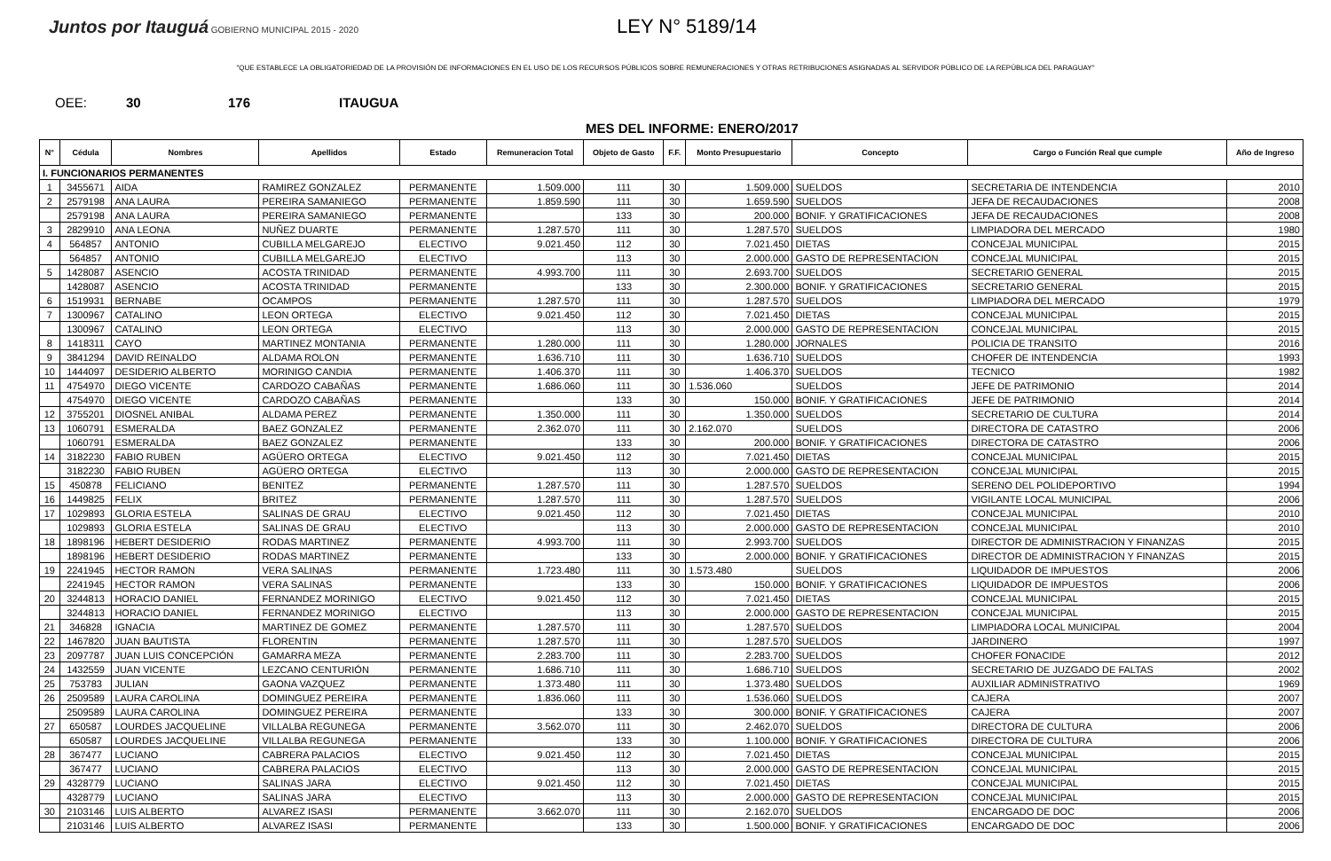Juntos por Itauguá GOBIERNO MUNICIPAL 2015 - 2020
LEY N° 5189/14
"QUE ESTABLECE LA OBLIGATORIEDAD DE LA PROVISIÓN DE INFORMACIONES EN EL USO DE LOS RECURSOS PÚBLICOS SOBRE REMUNERACIONES Y OTRAS RETRIBUCIONES ASIGNADAS AL SERVIDOR PÚBLICO DE LA REPÚBLICA DEL PARAGUAY"
OEE: 30 176 ITAUGUA
MES DEL INFORME: ENERO/2017
| N° | Cédula | Nombres | Apellidos | Estado | Remuneracion Total | Objeto de Gasto | F.F. | Monto Presupuestario | Concepto | Cargo o Función Real que cumple | Año de Ingreso |
| --- | --- | --- | --- | --- | --- | --- | --- | --- | --- | --- | --- |
| I. FUNCIONARIOS PERMANENTES | | | | | | | | | | | |
| 1 | 3455671 | AIDA | RAMIREZ GONZALEZ | PERMANENTE | 1.509.000 | 111 | 30 | 1.509.000 | SUELDOS | SECRETARIA DE INTENDENCIA | 2010 |
| 2 | 2579198 | ANA LAURA | PEREIRA SAMANIEGO | PERMANENTE | 1.859.590 | 111 | 30 | 1.659.590 | SUELDOS | JEFA DE RECAUDACIONES | 2008 |
| | 2579198 | ANA LAURA | PEREIRA SAMANIEGO | PERMANENTE | | 133 | 30 | 200.000 | BONIF. Y GRATIFICACIONES | JEFA DE RECAUDACIONES | 2008 |
| 3 | 2829910 | ANA LEONA | NUÑEZ DUARTE | PERMANENTE | 1.287.570 | 111 | 30 | 1.287.570 | SUELDOS | LIMPIADORA DEL MERCADO | 1980 |
| 4 | 564857 | ANTONIO | CUBILLA MELGAREJO | ELECTIVO | 9.021.450 | 112 | 30 | 7.021.450 | DIETAS | CONCEJAL MUNICIPAL | 2015 |
| | 564857 | ANTONIO | CUBILLA MELGAREJO | ELECTIVO | | 113 | 30 | 2.000.000 | GASTO DE REPRESENTACION | CONCEJAL MUNICIPAL | 2015 |
| 5 | 1428087 | ASENCIO | ACOSTA TRINIDAD | PERMANENTE | 4.993.700 | 111 | 30 | 2.693.700 | SUELDOS | SECRETARIO GENERAL | 2015 |
| | 1428087 | ASENCIO | ACOSTA TRINIDAD | PERMANENTE | | 133 | 30 | 2.300.000 | BONIF. Y GRATIFICACIONES | SECRETARIO GENERAL | 2015 |
| 6 | 1519931 | BERNABE | OCAMPOS | PERMANENTE | 1.287.570 | 111 | 30 | 1.287.570 | SUELDOS | LIMPIADORA DEL MERCADO | 1979 |
| 7 | 1300967 | CATALINO | LEON ORTEGA | ELECTIVO | 9.021.450 | 112 | 30 | 7.021.450 | DIETAS | CONCEJAL MUNICIPAL | 2015 |
| | 1300967 | CATALINO | LEON ORTEGA | ELECTIVO | | 113 | 30 | 2.000.000 | GASTO DE REPRESENTACION | CONCEJAL MUNICIPAL | 2015 |
| 8 | 1418311 | CAYO | MARTINEZ MONTANIA | PERMANENTE | 1.280.000 | 111 | 30 | 1.280.000 | JORNALES | POLICIA DE TRANSITO | 2016 |
| 9 | 3841294 | DAVID REINALDO | ALDAMA ROLON | PERMANENTE | 1.636.710 | 111 | 30 | 1.636.710 | SUELDOS | CHOFER DE INTENDENCIA | 1993 |
| 10 | 1444097 | DESIDERIO ALBERTO | MORINIGO CANDIA | PERMANENTE | 1.406.370 | 111 | 30 | 1.406.370 | SUELDOS | TECNICO | 1982 |
| 11 | 4754970 | DIEGO VICENTE | CARDOZO CABAÑAS | PERMANENTE | 1.686.060 | 111 | 30 | 1.536.060 | SUELDOS | JEFE DE PATRIMONIO | 2014 |
| | 4754970 | DIEGO VICENTE | CARDOZO CABAÑAS | PERMANENTE | | 133 | 30 | 150.000 | BONIF. Y GRATIFICACIONES | JEFE DE PATRIMONIO | 2014 |
| 12 | 3755201 | DIOSNEL ANIBAL | ALDAMA PEREZ | PERMANENTE | 1.350.000 | 111 | 30 | 1.350.000 | SUELDOS | SECRETARIO DE CULTURA | 2014 |
| 13 | 1060791 | ESMERALDA | BAEZ GONZALEZ | PERMANENTE | 2.362.070 | 111 | 30 | 2.162.070 | SUELDOS | DIRECTORA DE CATASTRO | 2006 |
| | 1060791 | ESMERALDA | BAEZ GONZALEZ | PERMANENTE | | 133 | 30 | 200.000 | BONIF. Y GRATIFICACIONES | DIRECTORA DE CATASTRO | 2006 |
| 14 | 3182230 | FABIO RUBEN | AGÜERO ORTEGA | ELECTIVO | 9.021.450 | 112 | 30 | 7.021.450 | DIETAS | CONCEJAL MUNICIPAL | 2015 |
| | 3182230 | FABIO RUBEN | AGÜERO ORTEGA | ELECTIVO | | 113 | 30 | 2.000.000 | GASTO DE REPRESENTACION | CONCEJAL MUNICIPAL | 2015 |
| 15 | 450878 | FELICIANO | BENITEZ | PERMANENTE | 1.287.570 | 111 | 30 | 1.287.570 | SUELDOS | SERENO DEL POLIDEPORTIVO | 1994 |
| 16 | 1449825 | FELIX | BRITEZ | PERMANENTE | 1.287.570 | 111 | 30 | 1.287.570 | SUELDOS | VIGILANTE LOCAL MUNICIPAL | 2006 |
| 17 | 1029893 | GLORIA ESTELA | SALINAS DE GRAU | ELECTIVO | 9.021.450 | 112 | 30 | 7.021.450 | DIETAS | CONCEJAL MUNICIPAL | 2010 |
| | 1029893 | GLORIA ESTELA | SALINAS DE GRAU | ELECTIVO | | 113 | 30 | 2.000.000 | GASTO DE REPRESENTACION | CONCEJAL MUNICIPAL | 2010 |
| 18 | 1898196 | HEBERT DESIDERIO | RODAS MARTINEZ | PERMANENTE | 4.993.700 | 111 | 30 | 2.993.700 | SUELDOS | DIRECTOR DE ADMINISTRACION Y FINANZAS | 2015 |
| | 1898196 | HEBERT DESIDERIO | RODAS MARTINEZ | PERMANENTE | | 133 | 30 | 2.000.000 | BONIF. Y GRATIFICACIONES | DIRECTOR DE ADMINISTRACION Y FINANZAS | 2015 |
| 19 | 2241945 | HECTOR RAMON | VERA SALINAS | PERMANENTE | 1.723.480 | 111 | 30 | 1.573.480 | SUELDOS | LIQUIDADOR DE IMPUESTOS | 2006 |
| | 2241945 | HECTOR RAMON | VERA SALINAS | PERMANENTE | | 133 | 30 | 150.000 | BONIF. Y GRATIFICACIONES | LIQUIDADOR DE IMPUESTOS | 2006 |
| 20 | 3244813 | HORACIO DANIEL | FERNANDEZ MORINIGO | ELECTIVO | 9.021.450 | 112 | 30 | 7.021.450 | DIETAS | CONCEJAL MUNICIPAL | 2015 |
| | 3244813 | HORACIO DANIEL | FERNANDEZ MORINIGO | ELECTIVO | | 113 | 30 | 2.000.000 | GASTO DE REPRESENTACION | CONCEJAL MUNICIPAL | 2015 |
| 21 | 346828 | IGNACIA | MARTINEZ DE GOMEZ | PERMANENTE | 1.287.570 | 111 | 30 | 1.287.570 | SUELDOS | LIMPIADORA LOCAL MUNICIPAL | 2004 |
| 22 | 1467820 | JUAN BAUTISTA | FLORENTIN | PERMANENTE | 1.287.570 | 111 | 30 | 1.287.570 | SUELDOS | JARDINERO | 1997 |
| 23 | 2097787 | JUAN LUIS CONCEPCIÓN | GAMARRA MEZA | PERMANENTE | 2.283.700 | 111 | 30 | 2.283.700 | SUELDOS | CHOFER FONACIDE | 2012 |
| 24 | 1432559 | JUAN VICENTE | LEZCANO CENTURIÓN | PERMANENTE | 1.686.710 | 111 | 30 | 1.686.710 | SUELDOS | SECRETARIO DE JUZGADO DE FALTAS | 2002 |
| 25 | 753783 | JULIAN | GAONA VAZQUEZ | PERMANENTE | 1.373.480 | 111 | 30 | 1.373.480 | SUELDOS | AUXILIAR ADMINISTRATIVO | 1969 |
| 26 | 2509589 | LAURA CAROLINA | DOMINGUEZ PEREIRA | PERMANENTE | 1.836.060 | 111 | 30 | 1.536.060 | SUELDOS | CAJERA | 2007 |
| | 2509589 | LAURA CAROLINA | DOMINGUEZ PEREIRA | PERMANENTE | | 133 | 30 | 300.000 | BONIF. Y GRATIFICACIONES | CAJERA | 2007 |
| 27 | 650587 | LOURDES JACQUELINE | VILLALBA REGUNEGA | PERMANENTE | 3.562.070 | 111 | 30 | 2.462.070 | SUELDOS | DIRECTORA DE CULTURA | 2006 |
| | 650587 | LOURDES JACQUELINE | VILLALBA REGUNEGA | PERMANENTE | | 133 | 30 | 1.100.000 | BONIF. Y GRATIFICACIONES | DIRECTORA DE CULTURA | 2006 |
| 28 | 367477 | LUCIANO | CABRERA PALACIOS | ELECTIVO | 9.021.450 | 112 | 30 | 7.021.450 | DIETAS | CONCEJAL MUNICIPAL | 2015 |
| | 367477 | LUCIANO | CABRERA PALACIOS | ELECTIVO | | 113 | 30 | 2.000.000 | GASTO DE REPRESENTACION | CONCEJAL MUNICIPAL | 2015 |
| 29 | 4328779 | LUCIANO | SALINAS JARA | ELECTIVO | 9.021.450 | 112 | 30 | 7.021.450 | DIETAS | CONCEJAL MUNICIPAL | 2015 |
| | 4328779 | LUCIANO | SALINAS JARA | ELECTIVO | | 113 | 30 | 2.000.000 | GASTO DE REPRESENTACION | CONCEJAL MUNICIPAL | 2015 |
| 30 | 2103146 | LUIS ALBERTO | ALVAREZ ISASI | PERMANENTE | 3.662.070 | 111 | 30 | 2.162.070 | SUELDOS | ENCARGADO DE DOC | 2006 |
| | 2103146 | LUIS ALBERTO | ALVAREZ ISASI | PERMANENTE | | 133 | 30 | 1.500.000 | BONIF. Y GRATIFICACIONES | ENCARGADO DE DOC | 2006 |